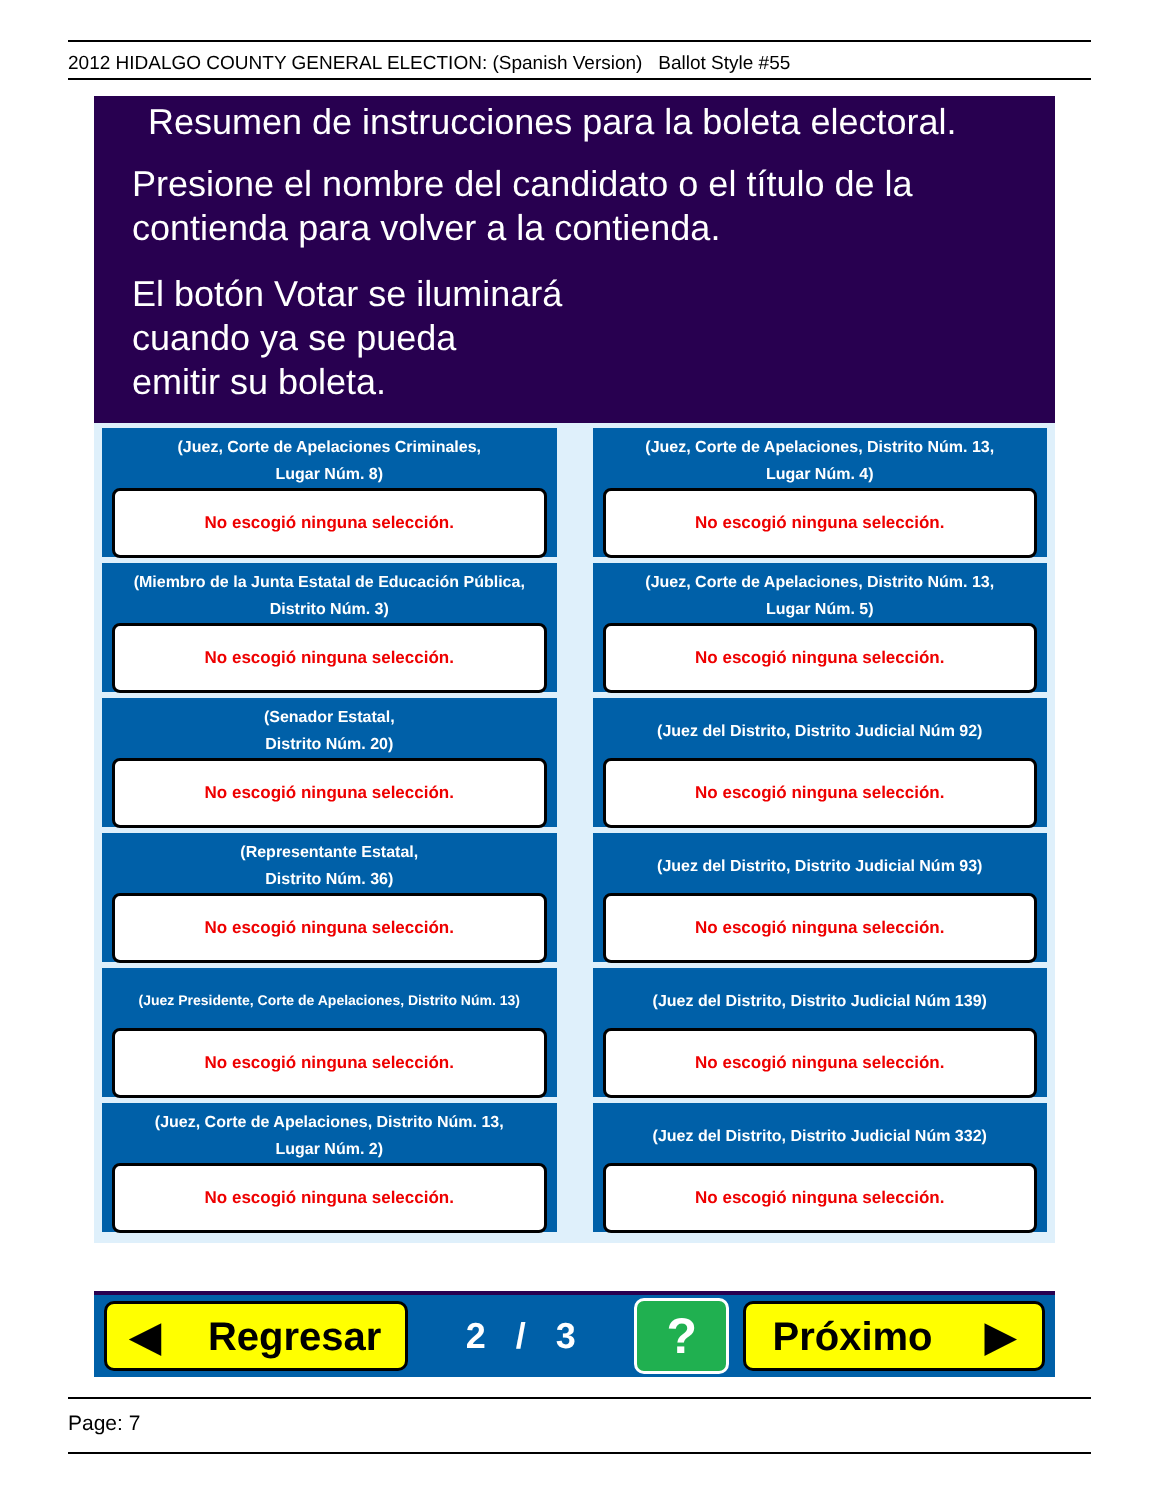2012 HIDALGO COUNTY GENERAL ELECTION: (Spanish Version) Ballot Style #55
Resumen de instrucciones para la boleta electoral.
Presione el nombre del candidato o el título de la contienda para volver a la contienda.
El botón Votar se iluminará
cuando ya se pueda
emitir su boleta.
(Juez, Corte de Apelaciones Criminales,
Lugar Núm. 8)
No escogió ninguna selección.
(Juez, Corte de Apelaciones, Distrito Núm. 13,
Lugar Núm. 4)
No escogió ninguna selección.
(Miembro de la Junta Estatal de Educación Pública,
Distrito Núm. 3)
No escogió ninguna selección.
(Juez, Corte de Apelaciones, Distrito Núm. 13,
Lugar Núm. 5)
No escogió ninguna selección.
(Senador Estatal,
Distrito Núm. 20)
No escogió ninguna selección.
(Juez del Distrito, Distrito Judicial Núm 92)
No escogió ninguna selección.
(Representante Estatal,
Distrito Núm. 36)
No escogió ninguna selección.
(Juez del Distrito, Distrito Judicial Núm 93)
No escogió ninguna selección.
(Juez Presidente, Corte de Apelaciones, Distrito Núm. 13)
No escogió ninguna selección.
(Juez del Distrito, Distrito Judicial Núm 139)
No escogió ninguna selección.
(Juez, Corte de Apelaciones, Distrito Núm. 13,
Lugar Núm. 2)
No escogió ninguna selección.
(Juez del Distrito, Distrito Judicial Núm 332)
No escogió ninguna selección.
◀ Regresar
2 / 3
?
Próximo ▶
Page: 7